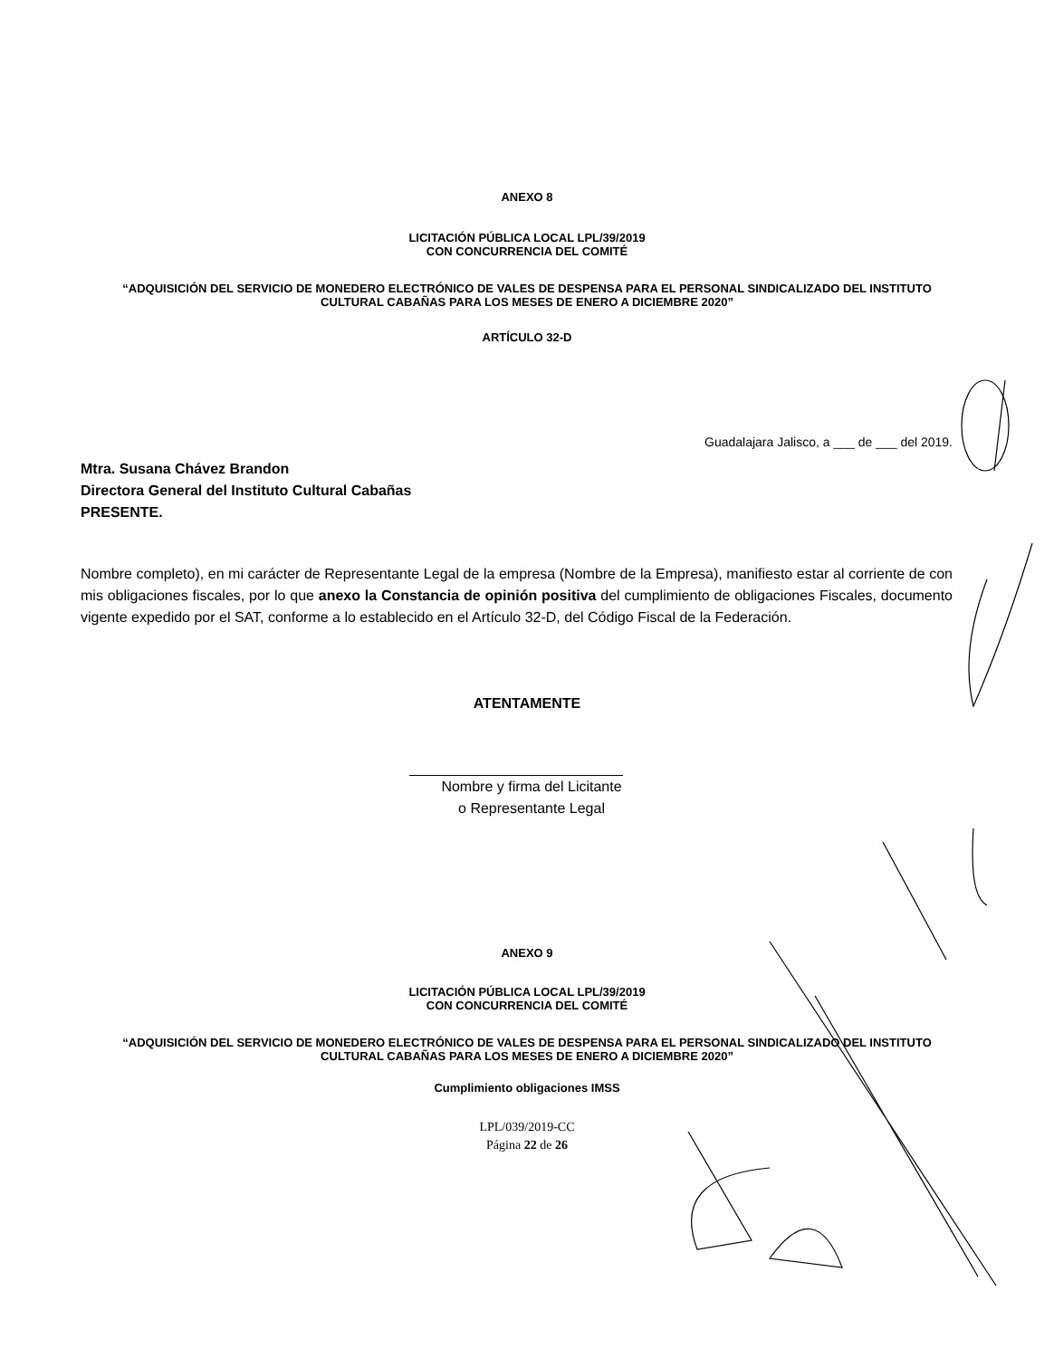ANEXO 8
LICITACIÓN PÚBLICA LOCAL LPL/39/2019
CON CONCURRENCIA DEL COMITÉ
“ADQUISICIÓN DEL SERVICIO DE MONEDERO ELECTRÓNICO DE VALES DE DESPENSA PARA EL PERSONAL SINDICALIZADO DEL INSTITUTO
CULTURAL CABAÑAS PARA LOS MESES DE ENERO A DICIEMBRE 2020”
ARTÍCULO 32-D
Guadalajara Jalisco, a ___ de ___ del 2019.
Mtra. Susana Chávez Brandon
Directora General del Instituto Cultural Cabañas
PRESENTE.
Nombre completo), en mi carácter de Representante Legal de la empresa (Nombre de la Empresa), manifiesto estar al corriente de con mis obligaciones fiscales, por lo que anexo la Constancia de opinión positiva del cumplimiento de obligaciones Fiscales, documento vigente expedido por el SAT, conforme a lo establecido en el Artículo 32-D, del Código Fiscal de la Federación.
ATENTAMENTE
Nombre y firma del Licitante
o Representante Legal
ANEXO 9
LICITACIÓN PÚBLICA LOCAL LPL/39/2019
CON CONCURRENCIA DEL COMITÉ
“ADQUISICIÓN DEL SERVICIO DE MONEDERO ELECTRÓNICO DE VALES DE DESPENSA PARA EL PERSONAL SINDICALIZADO DEL INSTITUTO
CULTURAL CABAÑAS PARA LOS MESES DE ENERO A DICIEMBRE 2020”
Cumplimiento obligaciones IMSS
LPL/039/2019-CC
Página 22 de 26